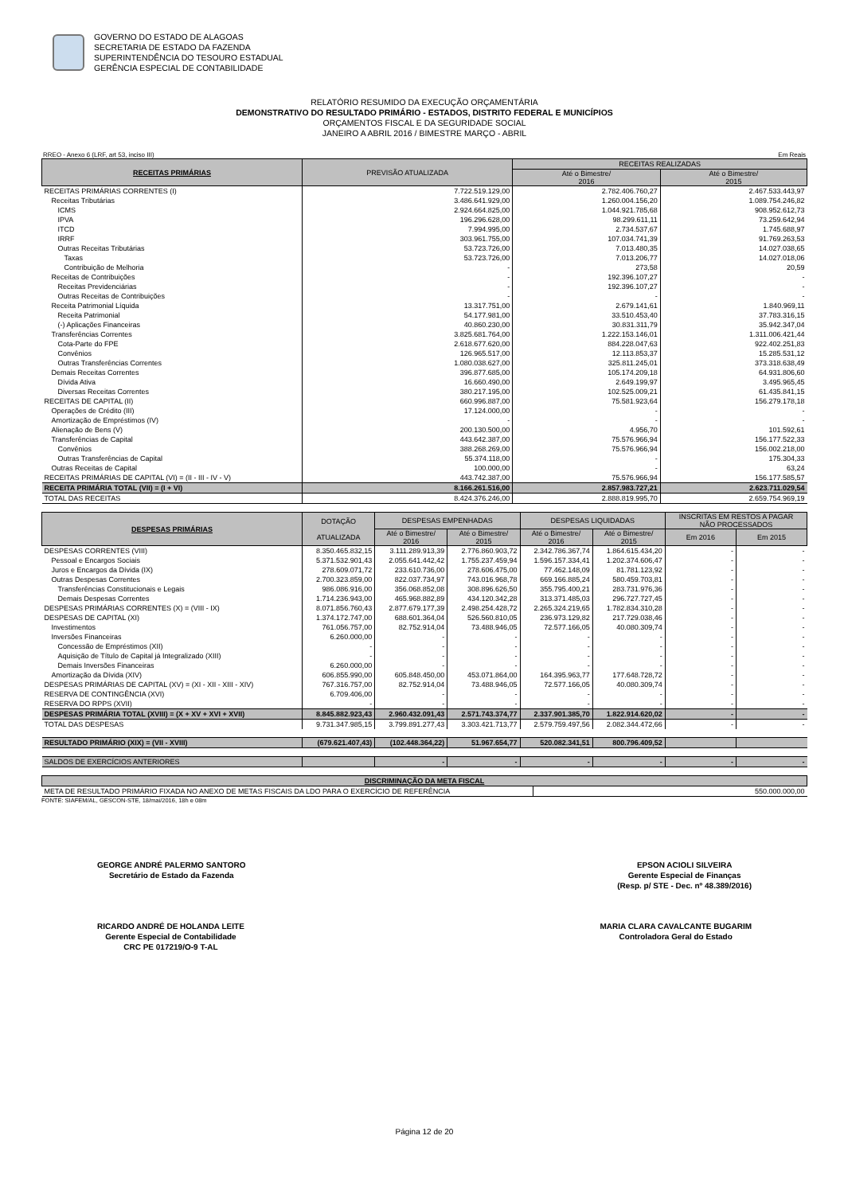GOVERNO DO ESTADO DE ALAGOAS
SECRETARIA DE ESTADO DA FAZENDA
SUPERINTENDÊNCIA DO TESOURO ESTADUAL
GERÊNCIA ESPECIAL DE CONTABILIDADE
RELATÓRIO RESUMIDO DA EXECUÇÃO ORÇAMENTÁRIA
DEMONSTRATIVO DO RESULTADO PRIMÁRIO - ESTADOS, DISTRITO FEDERAL E MUNICÍPIOS
ORÇAMENTOS FISCAL E DA SEGURIDADE SOCIAL
JANEIRO A ABRIL 2016 / BIMESTRE MARÇO - ABRIL
RREO - Anexo 6 (LRF, art 53, inciso III) Em Reais
| RECEITAS PRIMÁRIAS | PREVISÃO ATUALIZADA | RECEITAS REALIZADAS | |
| --- | --- | --- | --- |
| | | Até o Bimestre/ 2016 | Até o Bimestre/ 2015 |
| RECEITAS PRIMÁRIAS CORRENTES (I) | 7.722.519.129,00 | 2.782.406.760,27 | 2.467.533.443,97 |
| Receitas Tributárias | 3.486.641.929,00 | 1.260.004.156,20 | 1.089.754.246,82 |
| ICMS | 2.924.664.825,00 | 1.044.921.785,68 | 908.952.612,73 |
| IPVA | 196.296.628,00 | 98.299.611,11 | 73.259.642,94 |
| ITCD | 7.994.995,00 | 2.734.537,67 | 1.745.688,97 |
| IRRF | 303.961.755,00 | 107.034.741,39 | 91.769.263,53 |
| Outras Receitas Tributárias | 53.723.726,00 | 7.013.480,35 | 14.027.038,65 |
| Taxas | 53.723.726,00 | 7.013.206,77 | 14.027.018,06 |
| Contribuição de Melhoria | - | 273,58 | 20,59 |
| Receitas de Contribuições | - | 192.396.107,27 | - |
| Receitas Previdenciárias | - | 192.396.107,27 | - |
| Outras Receitas de Contribuições | - | - | - |
| Receita Patrimonial Líquida | 13.317.751,00 | 2.679.141,61 | 1.840.969,11 |
| Receita Patrimonial | 54.177.981,00 | 33.510.453,40 | 37.783.316,15 |
| (-) Aplicações Financeiras | 40.860.230,00 | 30.831.311,79 | 35.942.347,04 |
| Transferências Correntes | 3.825.681.764,00 | 1.222.153.146,01 | 1.311.006.421,44 |
| Cota-Parte do FPE | 2.618.677.620,00 | 884.228.047,63 | 922.402.251,83 |
| Convênios | 126.965.517,00 | 12.113.853,37 | 15.285.531,12 |
| Outras Transferências Correntes | 1.080.038.627,00 | 325.811.245,01 | 373.318.638,49 |
| Demais Receitas Correntes | 396.877.685,00 | 105.174.209,18 | 64.931.806,60 |
| Dívida Ativa | 16.660.490,00 | 2.649.199,97 | 3.495.965,45 |
| Diversas Receitas Correntes | 380.217.195,00 | 102.525.009,21 | 61.435.841,15 |
| RECEITAS DE CAPITAL (II) | 660.996.887,00 | 75.581.923,64 | 156.279.178,18 |
| Operações de Crédito (III) | 17.124.000,00 | - | - |
| Amortização de Empréstimos (IV) | - | - | - |
| Alienação de Bens (V) | 200.130.500,00 | 4.956,70 | 101.592,61 |
| Transferências de Capital | 443.642.387,00 | 75.576.966,94 | 156.177.522,33 |
| Convênios | 388.268.269,00 | 75.576.966,94 | 156.002.218,00 |
| Outras Transferências de Capital | 55.374.118,00 | - | 175.304,33 |
| Outras Receitas de Capital | 100.000,00 | - | 63,24 |
| RECEITAS PRIMÁRIAS DE CAPITAL (VI) = (II - III - IV - V) | 443.742.387,00 | 75.576.966,94 | 156.177.585,57 |
| RECEITA PRIMÁRIA TOTAL (VII) = (I + VI) | 8.166.261.516,00 | 2.857.983.727,21 | 2.623.711.029,54 |
| TOTAL DAS RECEITAS | 8.424.376.246,00 | 2.888.819.995,70 | 2.659.754.969,19 |
| DESPESAS PRIMÁRIAS | DOTAÇÃO ATUALIZADA | DESPESAS EMPENHADAS | | DESPESAS LIQUIDADAS | | INSCRITAS EM RESTOS A PAGAR NÃO PROCESSADOS | |
| --- | --- | --- | --- | --- | --- | --- | --- |
| | | Até o Bimestre/ 2016 | Até o Bimestre/ 2015 | Até o Bimestre/ 2016 | Até o Bimestre/ 2015 | Em 2016 | Em 2015 |
| DESPESAS CORRENTES (VIII) | 8.350.465.832,15 | 3.111.289.913,39 | 2.776.860.903,72 | 2.342.786.367,74 | 1.864.615.434,20 | - | - |
| Pessoal e Encargos Sociais | 5.371.532.901,43 | 2.055.641.442,42 | 1.755.237.459,94 | 1.596.157.334,41 | 1.202.374.606,47 | - | - |
| Juros e Encargos da Dívida (IX) | 278.609.071,72 | 233.610.736,00 | 278.606.475,00 | 77.462.148,09 | 81.781.123,92 | - | - |
| Outras Despesas Correntes | 2.700.323.859,00 | 822.037.734,97 | 743.016.968,78 | 669.166.885,24 | 580.459.703,81 | - | - |
| Transferências Constitucionais e Legais | 986.086.916,00 | 356.068.852,08 | 308.896.626,50 | 355.795.400,21 | 283.731.976,36 | - | - |
| Demais Despesas Correntes | 1.714.236.943,00 | 465.968.882,89 | 434.120.342,28 | 313.371.485,03 | 296.727.727,45 | - | - |
| DESPESAS PRIMÁRIAS CORRENTES (X) = (VIII - IX) | 8.071.856.760,43 | 2.877.679.177,39 | 2.498.254.428,72 | 2.265.324.219,65 | 1.782.834.310,28 | - | - |
| DESPESAS DE CAPITAL (XI) | 1.374.172.747,00 | 688.601.364,04 | 526.560.810,05 | 236.973.129,82 | 217.729.038,46 | - | - |
| Investimentos | 761.056.757,00 | 82.752.914,04 | 73.488.946,05 | 72.577.166,05 | 40.080.309,74 | - | - |
| Inversões Financeiras | 6.260.000,00 | - | - | - | - | - | - |
| Concessão de Empréstimos (XII) | - | - | - | - | - | - | - |
| Aquisição de Título de Capital já Integralizado (XIII) | - | - | - | - | - | - | - |
| Demais Inversões Financeiras | 6.260.000,00 | - | - | - | - | - | - |
| Amortização da Dívida (XIV) | 606.855.990,00 | 605.848.450,00 | 453.071.864,00 | 164.395.963,77 | 177.648.728,72 | - | - |
| DESPESAS PRIMÁRIAS DE CAPITAL (XV) = (XI - XII - XIII - XIV) | 767.316.757,00 | 82.752.914,04 | 73.488.946,05 | 72.577.166,05 | 40.080.309,74 | - | - |
| RESERVA DE CONTINGÊNCIA (XVI) | 6.709.406,00 | - | - | - | - | - | - |
| RESERVA DO RPPS (XVII) | - | - | - | - | - | - | - |
| DESPESAS PRIMÁRIA TOTAL (XVIII) = (X + XV + XVI + XVII) | 8.845.882.923,43 | 2.960.432.091,43 | 2.571.743.374,77 | 2.337.901.385,70 | 1.822.914.620,02 | - | - |
| TOTAL DAS DESPESAS | 9.731.347.985,15 | 3.799.891.277,43 | 3.303.421.713,77 | 2.579.759.497,56 | 2.082.344.472,66 | - | - |
| RESULTADO PRIMÁRIO (XIX) = (VII - XVIII) | (679.621.407,43) | (102.448.364,22) | 51.967.654,77 | 520.082.341,51 | 800.796.409,52 | | |
| SALDOS DE EXERCÍCIOS ANTERIORES | | - | - | - | - | - | - |
| DISCRIMINAÇÃO DA META FISCAL | |
| --- | --- |
| META DE RESULTADO PRIMÁRIO FIXADA NO ANEXO DE METAS FISCAIS DA LDO PARA O EXERCÍCIO DE REFERÊNCIA | 550.000.000,00 |
FONTE: SIAFEM/AL, GESCON-STE, 18/mai/2016, 18h e 08m
GEORGE ANDRÉ PALERMO SANTORO
Secretário de Estado da Fazenda
EPSON ACIOLI SILVEIRA
Gerente Especial de Finanças
(Resp. p/ STE - Dec. nº 48.389/2016)
RICARDO ANDRÉ DE HOLANDA LEITE
Gerente Especial de Contabilidade
CRC PE 017219/O-9 T-AL
MARIA CLARA CAVALCANTE BUGARIM
Controladora Geral do Estado
Página 12 de 20